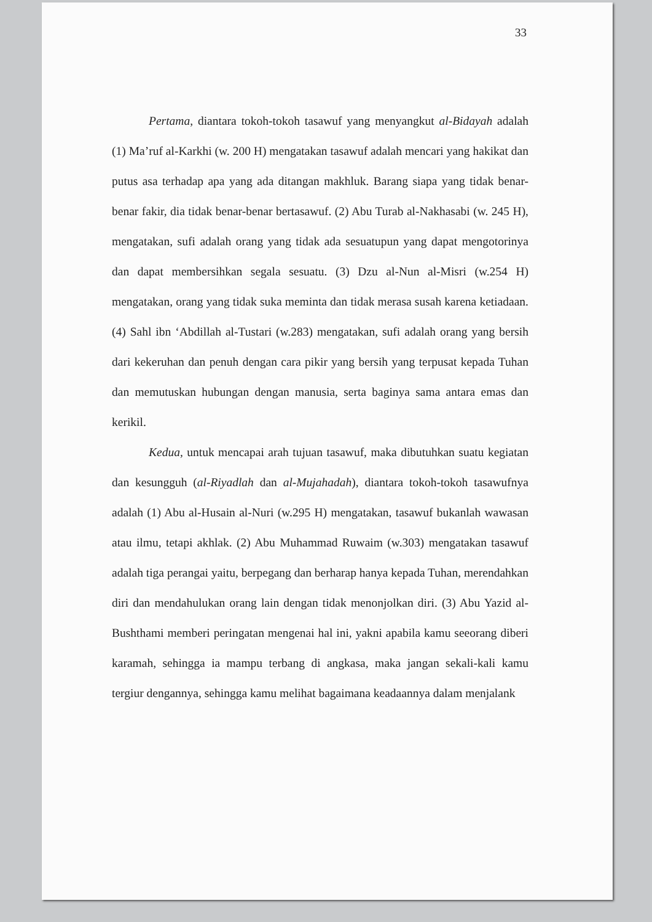33
Pertama, diantara tokoh-tokoh tasawuf yang menyangkut al-Bidayah adalah (1) Ma’ruf al-Karkhi (w. 200 H) mengatakan tasawuf adalah mencari yang hakikat dan putus asa terhadap apa yang ada ditangan makhluk. Barang siapa yang tidak benar-benar fakir, dia tidak benar-benar bertasawuf. (2) Abu Turab al-Nakhasabi (w. 245 H), mengatakan, sufi adalah orang yang tidak ada sesuatupun yang dapat mengotorinya dan dapat membersihkan segala sesuatu. (3) Dzu al-Nun al-Misri (w.254 H) mengatakan, orang yang tidak suka meminta dan tidak merasa susah karena ketiadaan. (4) Sahl ibn ‘Abdillah al-Tustari (w.283) mengatakan, sufi adalah orang yang bersih dari kekeruhan dan penuh dengan cara pikir yang bersih yang terpusat kepada Tuhan dan memutuskan hubungan dengan manusia, serta baginya sama antara emas dan kerikil.
Kedua, untuk mencapai arah tujuan tasawuf, maka dibutuhkan suatu kegiatan dan kesungguh (al-Riyadlah dan al-Mujahadah), diantara tokoh-tokoh tasawufnya adalah (1) Abu al-Husain al-Nuri (w.295 H) mengatakan, tasawuf bukanlah wawasan atau ilmu, tetapi akhlak. (2) Abu Muhammad Ruwaim (w.303) mengatakan tasawuf adalah tiga perangai yaitu, berpegang dan berharap hanya kepada Tuhan, merendahkan diri dan mendahulukan orang lain dengan tidak menonjolkan diri. (3) Abu Yazid al-Bushthami memberi peringatan mengenai hal ini, yakni apabila kamu seeorang diberi karamah, sehingga ia mampu terbang di angkasa, maka jangan sekali-kali kamu tergiur dengannya, sehingga kamu melihat bagaimana keadaannya dalam menjalank